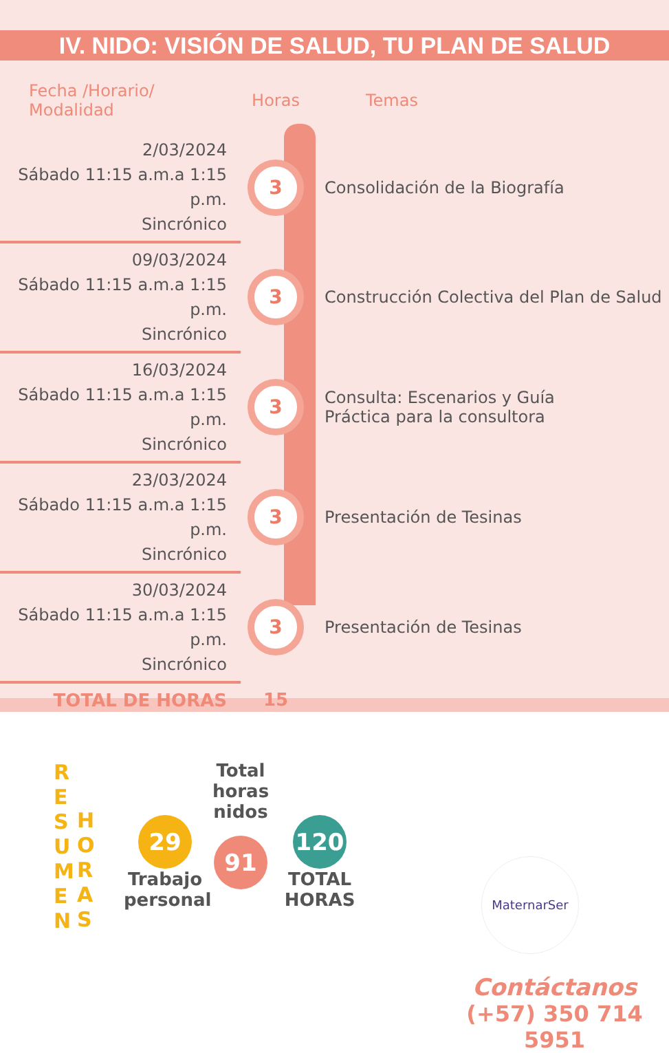IV. NIDO: VISIÓN DE SALUD, TU PLAN DE SALUD
| Fecha /Horario/ Modalidad | Horas | Temas |
| --- | --- | --- |
| 2/03/2024 Sábado 11:15 a.m.a 1:15 p.m. Sincrónico | 3 | Consolidación de la Biografía |
| 09/03/2024 Sábado 11:15 a.m.a 1:15 p.m. Sincrónico | 3 | Construcción Colectiva del Plan de Salud |
| 16/03/2024 Sábado 11:15 a.m.a 1:15 p.m. Sincrónico | 3 | Consulta: Escenarios y Guía Práctica para la consultora |
| 23/03/2024 Sábado 11:15 a.m.a 1:15 p.m. Sincrónico | 3 | Presentación de Tesinas |
| 30/03/2024 Sábado 11:15 a.m.a 1:15 p.m. Sincrónico | 3 | Presentación de Tesinas |
| TOTAL DE HORAS | 15 | |
R E S U M E N
H O R A S
29
Trabajo
personal
Total horas
nidos
91
120
TOTAL
HORAS
MaternarSer
Contáctanos
(+57) 350 714 5951